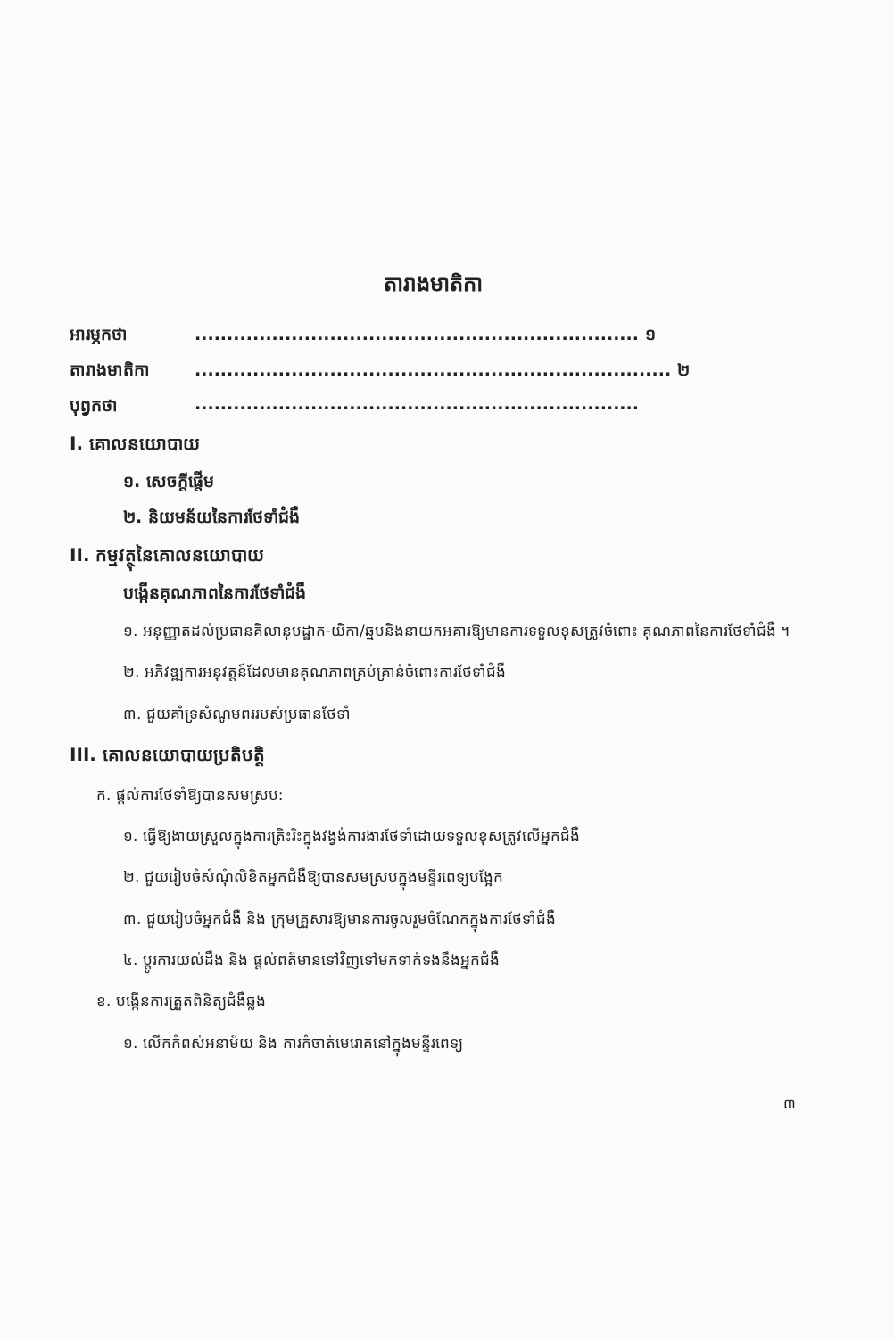តារាងមាតិកា
អារម្ភកថា..................................................................... ១
តារាងមាតិកា.......................................................................... ២
បុព្វកថា.....................................................................
I. គោលនយោបាយ
១. សេចក្តីផ្តើម
២. និយមន័យនៃការថែទាំជំងឺ
II. កម្មវត្ថុនៃគោលនយោបាយ
បង្កើនគុណភាពនៃការថែទាំជំងឺ
១. អនុញ្ញាតដល់ប្រធានគិលានុបដ្ឋាក-យិកា/ឆ្មបនិងនាយកអគារឱ្យមានការទទួលខុសត្រូវចំពោះ គុណភាពនៃការថែទាំជំងឺ ។
២. អភិវឌ្ឍការអនុវត្តន៍ដែលមានគុណភាពគ្រប់គ្រាន់ចំពោះការថែទាំជំងឺ
៣. ជួយគាំទ្រសំណូមពររបស់ប្រធានថែទាំ
III. គោលនយោបាយប្រតិបត្តិ
ក. ផ្តល់ការថែទាំឱ្យបានសមស្រប:
១. ធ្វើឱ្យងាយស្រួលក្នុងការត្រិះរិះក្នុងវង្វង់ការងារថែទាំដោយទទួលខុសត្រូវលើអ្នកជំងឺ
២. ជួយរៀបចំសំណុំលិខិតអ្នកជំងឺឱ្យបានសមស្របក្នុងមន្ទីរពេទ្យបង្អែក
៣. ជួយរៀបចំអ្នកជំងឺ និង ក្រុមគ្រួសារឱ្យមានការចូលរួមចំណែកក្នុងការថែទាំជំងឺ
៤. ប្តូរការយល់ដឹង និង ផ្តល់ពត័មានទៅវិញទៅមកទាក់ទងនឹងអ្នកជំងឺ
ខ. បង្កើនការត្រួតពិនិត្យជំងឺឆ្លង
១. លើកកំពស់អនាម័យ និង ការកំចាត់មេរោគនៅក្នុងមន្ទីរពេទ្យ
៣